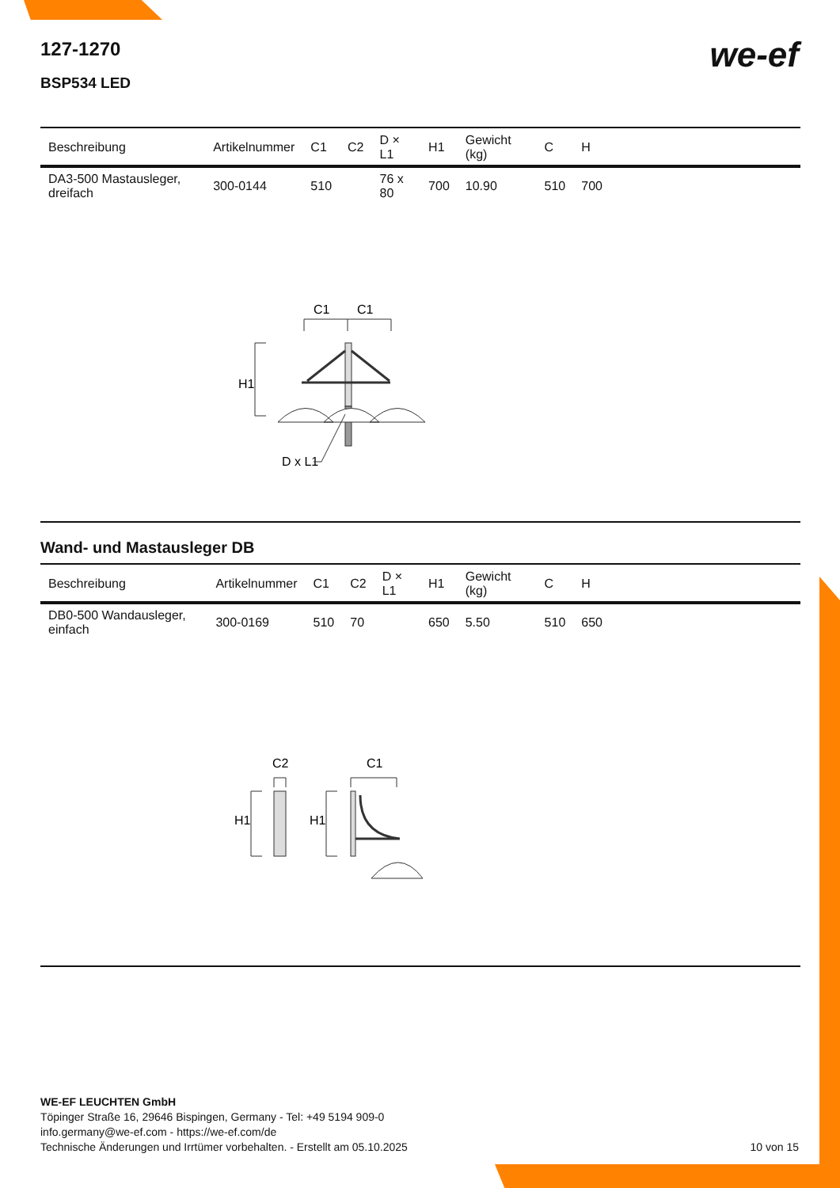we-ef
127-1270
BSP534 LED
| Beschreibung | Artikelnummer | C1 | C2 | D × L1 | H1 | Gewicht (kg) | C | H | |
| --- | --- | --- | --- | --- | --- | --- | --- | --- | --- |
| DA3-500 Mastausleger, dreifach | 300-0144 | 510 | | 76 x 80 | 700 | 10.90 | 510 | 700 | |
C1
C1
H1
D x L1
Wand- und Mastausleger DB
| Beschreibung | Artikelnummer | C1 | C2 | D × L1 | H1 | Gewicht (kg) | C | H | |
| --- | --- | --- | --- | --- | --- | --- | --- | --- | --- |
| DB0-500 Wandausleger, einfach | 300-0169 | 510 | 70 | | 650 | 5.50 | 510 | 650 | |
C2
C1
H1
H1
WE-EF LEUCHTEN GmbH
Töpinger Straße 16, 29646 Bispingen, Germany - Tel: +49 5194 909-0
info.germany@we-ef.com - https://we-ef.com/de
Technische Änderungen und Irrtümer vorbehalten. - Erstellt am 05.10.2025 10 von 15